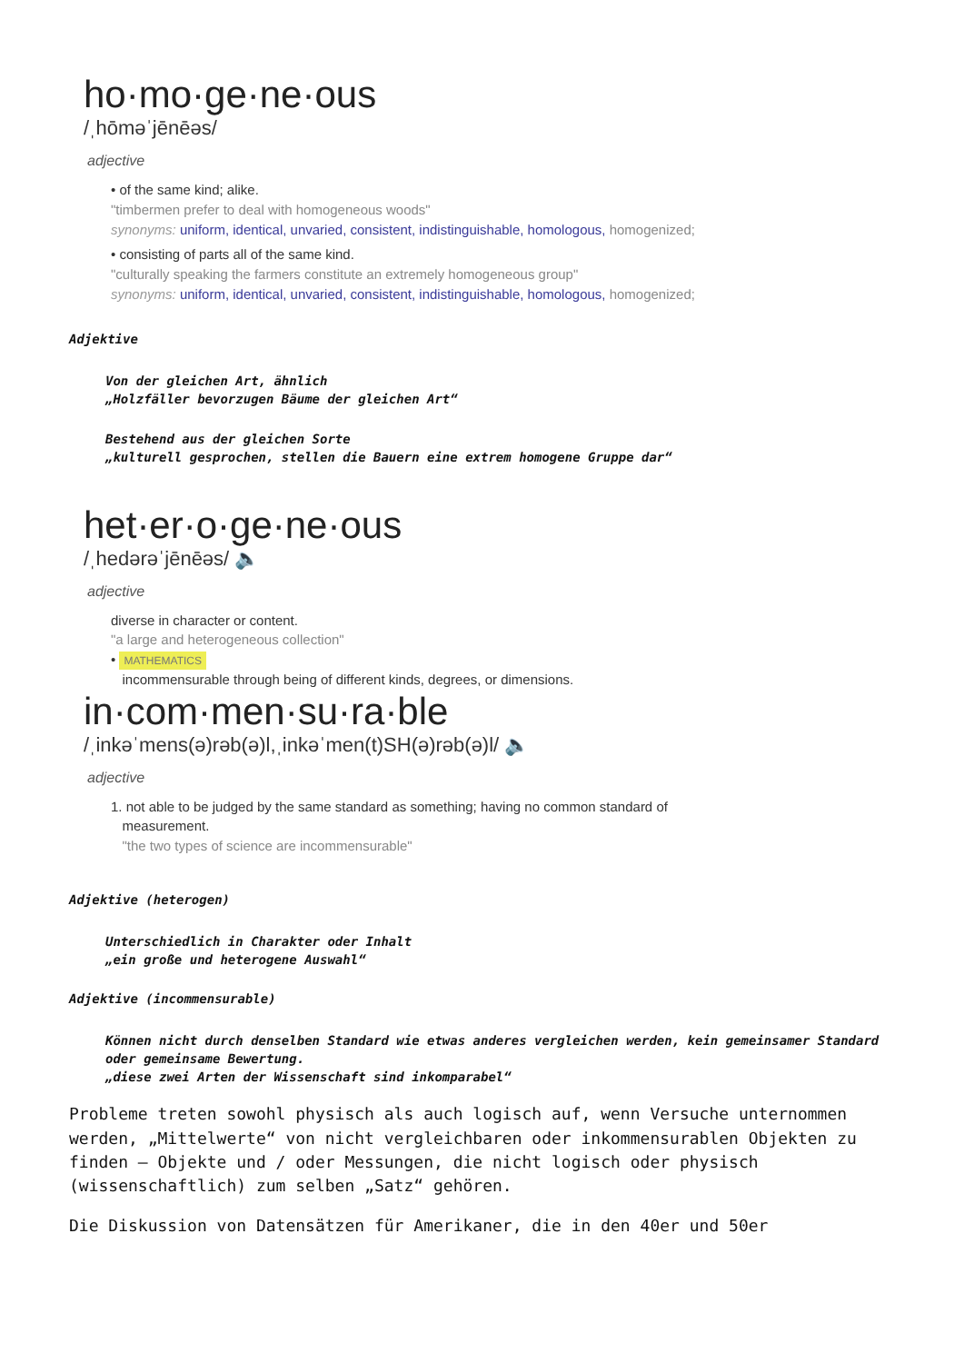ho·mo·ge·ne·ous
/ˌhōməˈjēnēəs/
adjective
• of the same kind; alike.
"timbermen prefer to deal with homogeneous woods"
synonyms: uniform, identical, unvaried, consistent, indistinguishable, homologous, homogenized;
• consisting of parts all of the same kind.
"culturally speaking the farmers constitute an extremely homogeneous group"
synonyms: uniform, identical, unvaried, consistent, indistinguishable, homologous, homogenized;
Adjektive
Von der gleichen Art, ähnlich
„Holzfäller bevorzugen Bäume der gleichen Art“
Bestehend aus der gleichen Sorte
„kulturell gesprochen, stellen die Bauern eine extrem homogene Gruppe dar“
het·er·o·ge·ne·ous
/ˌhedərəˈjēnēəs/ 🔈
adjective
diverse in character or content.
"a large and heterogeneous collection"
• MATHEMATICS
incommensurable through being of different kinds, degrees, or dimensions.
in·com·men·su·ra·ble
/ˌinkəˈmens(ə)rəb(ə)l,ˌinkəˈmen(t)SH(ə)rəb(ə)l/ 🔈
adjective
1. not able to be judged by the same standard as something; having no common standard of
measurement.
"the two types of science are incommensurable"
Adjektive (heterogen)
Unterschiedlich in Charakter oder Inhalt
„ein große und heterogene Auswahl“
Adjektive (incommensurable)
Können nicht durch denselben Standard wie etwas anderes vergleichen werden, kein gemeinsamer Standard oder gemeinsame Bewertung.
„diese zwei Arten der Wissenschaft sind inkomparabel“
Probleme treten sowohl physisch als auch logisch auf, wenn Versuche unternommen werden, „Mittelwerte“ von nicht vergleichbaren oder inkommensurablen Objekten zu finden – Objekte und / oder Messungen, die nicht logisch oder physisch (wissenschaftlich) zum selben „Satz“ gehören.
Die Diskussion von Datensätzen für Amerikaner, die in den 40er und 50er